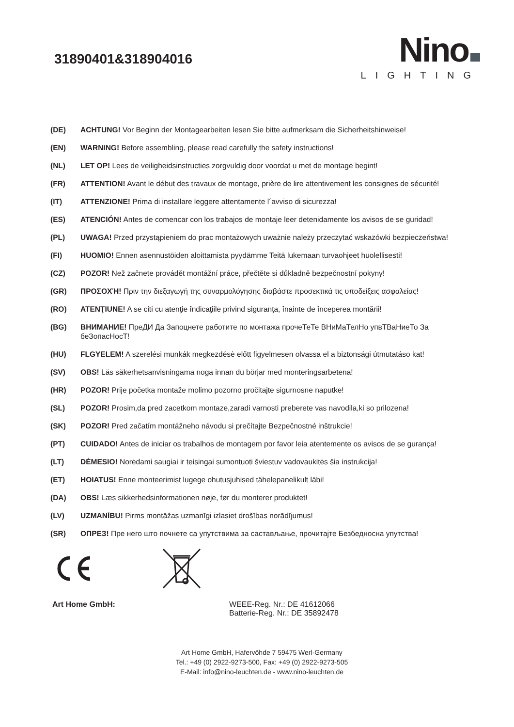31890401&318904016
Nino
LIGHTING
(DE) ACHTUNG! Vor Beginn der Montagearbeiten lesen Sie bitte aufmerksam die Sicherheitshinweise!
(EN) WARNING! Before assembling, please read carefully the safety instructions!
(NL) LET OP! Lees de veiligheidsinstructies zorgvuldig door voordat u met de montage begint!
(FR) ATTENTION! Avant le début des travaux de montage, prière de lire attentivement les consignes de sécurité!
(IT) ATTENZIONE! Prima di installare leggere attentamente l´avviso di sicurezza!
(ES) ATENCIÓN! Antes de comencar con los trabajos de montaje leer detenidamente los avisos de se guridad!
(PL) UWAGA! Przed przystąpieniem do prac montażowych uważnie należy przeczytać wskazówki bezpieczeństwa!
(FI) HUOMIO! Ennen asennustöiden aloittamista pyydämme Teitä lukemaan turvaohjeet huolellisesti!
(CZ) POZOR! Než začnete provádět montážní práce, přečtěte si důkladně bezpečnostní pokyny!
(GR) ΠΡΟΣΟΧΉ! Πριν την διεξαγωγή της συναρμολόγησης διαβάστε προσεκτικά τις υποδείξεις ασφαλείας!
(RO) ATENŢIUNE! A se citi cu atenţie îndicaţiile privind siguranţa, înainte de începerea montării!
(BG) ВНИМАНИЕ! ПреДИ Да Запоцнете работите по монтажа прочеТеТе ВНиМаТелНо упвТВаНиеТо За беЗопасНосТ!
(HU) FLGYELEM! A szerelési munkák megkezdésė előtt figyelmesen olvassa el a biztonsági útmutatáso kat!
(SV) OBS! Läs säkerhetsanvisningama noga innan du börjar med monteringsarbetena!
(HR) POZOR! Prije početka montaže molimo pozorno pročitajte sigurnosne naputke!
(SL) POZOR! Prosim,da pred zacetkom montaze,zaradi varnosti preberete vas navodila,ki so prilozena!
(SK) POZOR! Pred začatím montážneho návodu si prečítajte Bezpečnostné inštrukcie!
(PT) CUIDADO! Antes de iniciar os trabalhos de montagem por favor leia atentemente os avisos de se gurança!
(LT) DĖMESIO! Norėdami saugiai ir teisingai sumontuoti šviestuv vadovaukitės šia instrukcija!
(ET) HOIATUS! Enne monteerimist lugege ohutusjuhised tähelepanelikult läbi!
(DA) OBS! Læs sikkerhedsinformationen nøje, før du monterer produktet!
(LV) UZMANĪBU! Pirms montāžas uzmanīgi izlasiet drošības norādījumus!
(SR) ОПРЕЗ! Пре него што почнете са упутствима за састављање, прочитајте Безбедносна упутства!
Art Home GmbH: WEEE-Reg. Nr.: DE 41612066
Batterie-Reg. Nr.: DE 35892478
Art Home GmbH, Hafervöhde 7 59475 Werl-Germany
Tel.: +49 (0) 2922-9273-500, Fax: +49 (0) 2922-9273-505
E-Mail: info@nino-leuchten.de - www.nino-leuchten.de